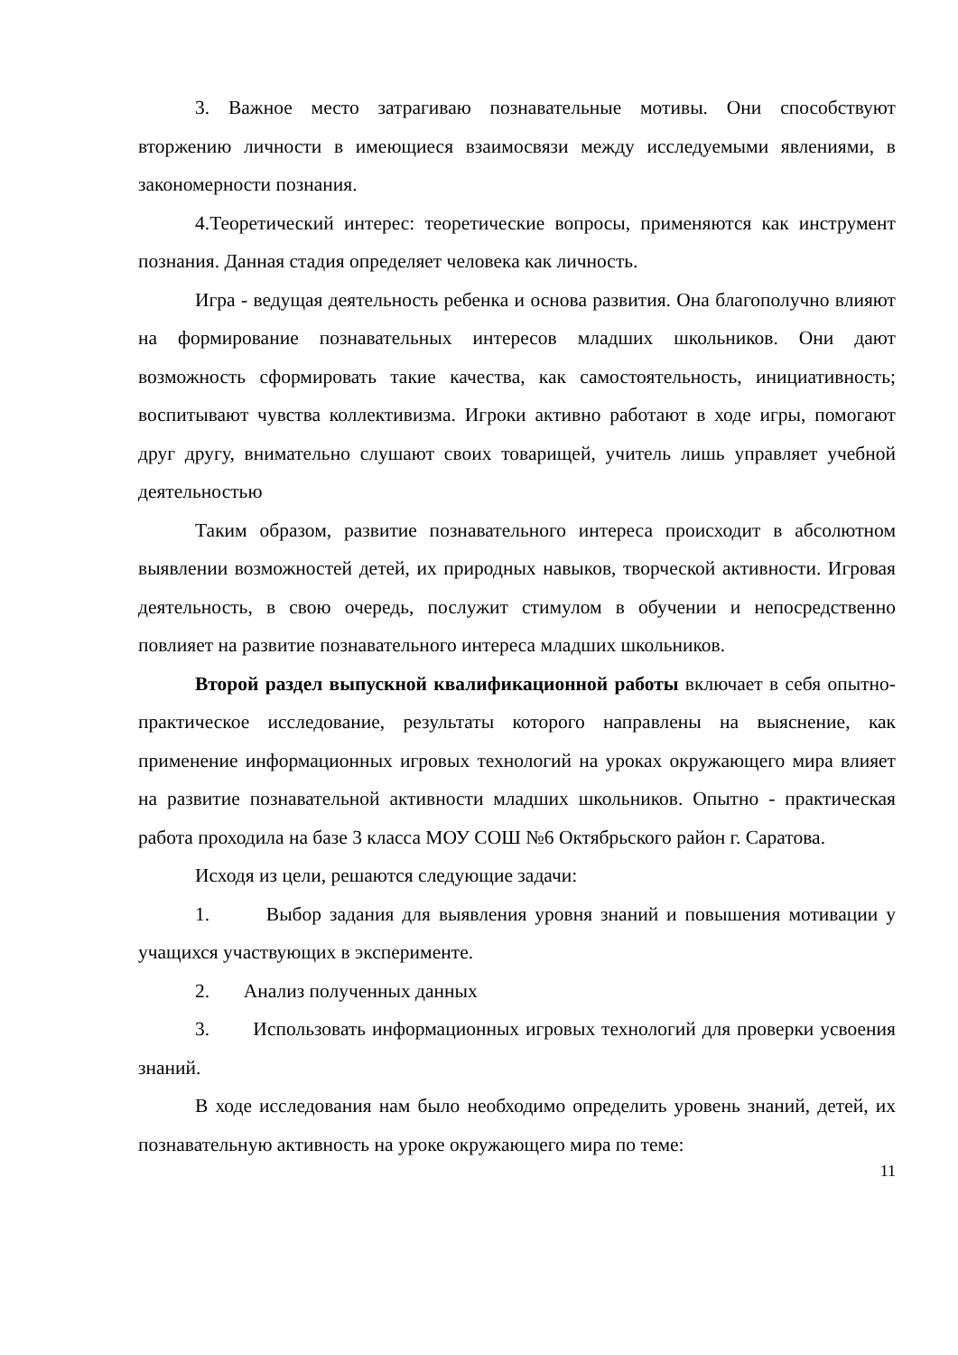3. Важное место затрагиваю познавательные мотивы. Они способствуют вторжению личности в имеющиеся взаимосвязи между исследуемыми явлениями, в закономерности познания.
4.Теоретический интерес: теоретические вопросы, применяются как инструмент познания. Данная стадия определяет человека как личность.
Игра - ведущая деятельность ребенка и основа развития. Она благополучно влияют на формирование познавательных интересов младших школьников. Они дают возможность сформировать такие качества, как самостоятельность, инициативность; воспитывают чувства коллективизма. Игроки активно работают в ходе игры, помогают друг другу, внимательно слушают своих товарищей, учитель лишь управляет учебной деятельностью
Таким образом, развитие познавательного интереса происходит в абсолютном выявлении возможностей детей, их природных навыков, творческой активности. Игровая деятельность, в свою очередь, послужит стимулом в обучении и непосредственно повлияет на развитие познавательного интереса младших школьников.
Второй раздел выпускной квалификационной работы включает в себя опытно-практическое исследование, результаты которого направлены на выяснение, как применение информационных игровых технологий на уроках окружающего мира влияет на развитие познавательной активности младших школьников. Опытно - практическая работа проходила на базе 3 класса МОУ СОШ №6 Октябрьского район г. Саратова.
Исходя из цели, решаются следующие задачи:
1. Выбор задания для выявления уровня знаний и повышения мотивации у учащихся участвующих в эксперименте.
2. Анализ полученных данных
3. Использовать информационных игровых технологий для проверки усвоения знаний.
В ходе исследования нам было необходимо определить уровень знаний, детей, их познавательную активность на уроке окружающего мира по теме:
11